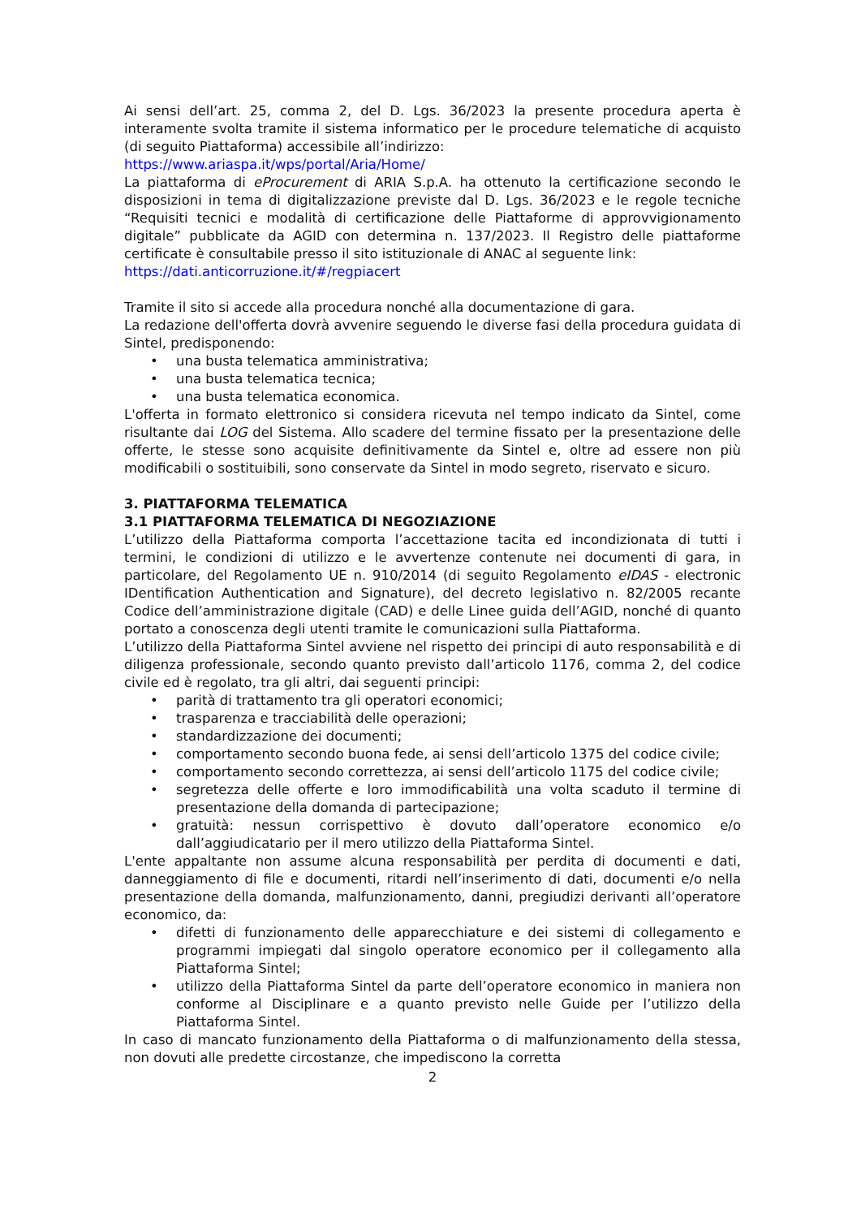Ai sensi dell’art. 25, comma 2, del D. Lgs. 36/2023 la presente procedura aperta è interamente svolta tramite il sistema informatico per le procedure telematiche di acquisto (di seguito Piattaforma) accessibile all’indirizzo:
https://www.ariaspa.it/wps/portal/Aria/Home/
La piattaforma di eProcurement di ARIA S.p.A. ha ottenuto la certificazione secondo le disposizioni in tema di digitalizzazione previste dal D. Lgs. 36/2023 e le regole tecniche “Requisiti tecnici e modalità di certificazione delle Piattaforme di approvvigionamento digitale” pubblicate da AGID con determina n. 137/2023. Il Registro delle piattaforme certificate è consultabile presso il sito istituzionale di ANAC al seguente link:
https://dati.anticorruzione.it/#/regpiacert
Tramite il sito si accede alla procedura nonché alla documentazione di gara.
La redazione dell'offerta dovrà avvenire seguendo le diverse fasi della procedura guidata di Sintel, predisponendo:
• una busta telematica amministrativa;
• una busta telematica tecnica;
• una busta telematica economica.
L'offerta in formato elettronico si considera ricevuta nel tempo indicato da Sintel, come risultante dai LOG del Sistema. Allo scadere del termine fissato per la presentazione delle offerte, le stesse sono acquisite definitivamente da Sintel e, oltre ad essere non più modificabili o sostituibili, sono conservate da Sintel in modo segreto, riservato e sicuro.
3. PIATTAFORMA TELEMATICA
3.1 PIATTAFORMA TELEMATICA DI NEGOZIAZIONE
L’utilizzo della Piattaforma comporta l’accettazione tacita ed incondizionata di tutti i termini, le condizioni di utilizzo e le avvertenze contenute nei documenti di gara, in particolare, del Regolamento UE n. 910/2014 (di seguito Regolamento eIDAS - electronic IDentification Authentication and Signature), del decreto legislativo n. 82/2005 recante Codice dell’amministrazione digitale (CAD) e delle Linee guida dell’AGID, nonché di quanto portato a conoscenza degli utenti tramite le comunicazioni sulla Piattaforma.
L’utilizzo della Piattaforma Sintel avviene nel rispetto dei principi di auto responsabilità e di diligenza professionale, secondo quanto previsto dall’articolo 1176, comma 2, del codice civile ed è regolato, tra gli altri, dai seguenti principi:
• parità di trattamento tra gli operatori economici;
• trasparenza e tracciabilità delle operazioni;
• standardizzazione dei documenti;
• comportamento secondo buona fede, ai sensi dell’articolo 1375 del codice civile;
• comportamento secondo correttezza, ai sensi dell’articolo 1175 del codice civile;
• segretezza delle offerte e loro immodificabilità una volta scaduto il termine di presentazione della domanda di partecipazione;
• gratuità: nessun corrispettivo è dovuto dall’operatore economico e/o dall’aggiudicatario per il mero utilizzo della Piattaforma Sintel.
L'ente appaltante non assume alcuna responsabilità per perdita di documenti e dati, danneggiamento di file e documenti, ritardi nell’inserimento di dati, documenti e/o nella presentazione della domanda, malfunzionamento, danni, pregiudizi derivanti all’operatore economico, da:
• difetti di funzionamento delle apparecchiature e dei sistemi di collegamento e programmi impiegati dal singolo operatore economico per il collegamento alla Piattaforma Sintel;
• utilizzo della Piattaforma Sintel da parte dell’operatore economico in maniera non conforme al Disciplinare e a quanto previsto nelle Guide per l’utilizzo della Piattaforma Sintel.
In caso di mancato funzionamento della Piattaforma o di malfunzionamento della stessa, non dovuti alle predette circostanze, che impediscono la corretta
2